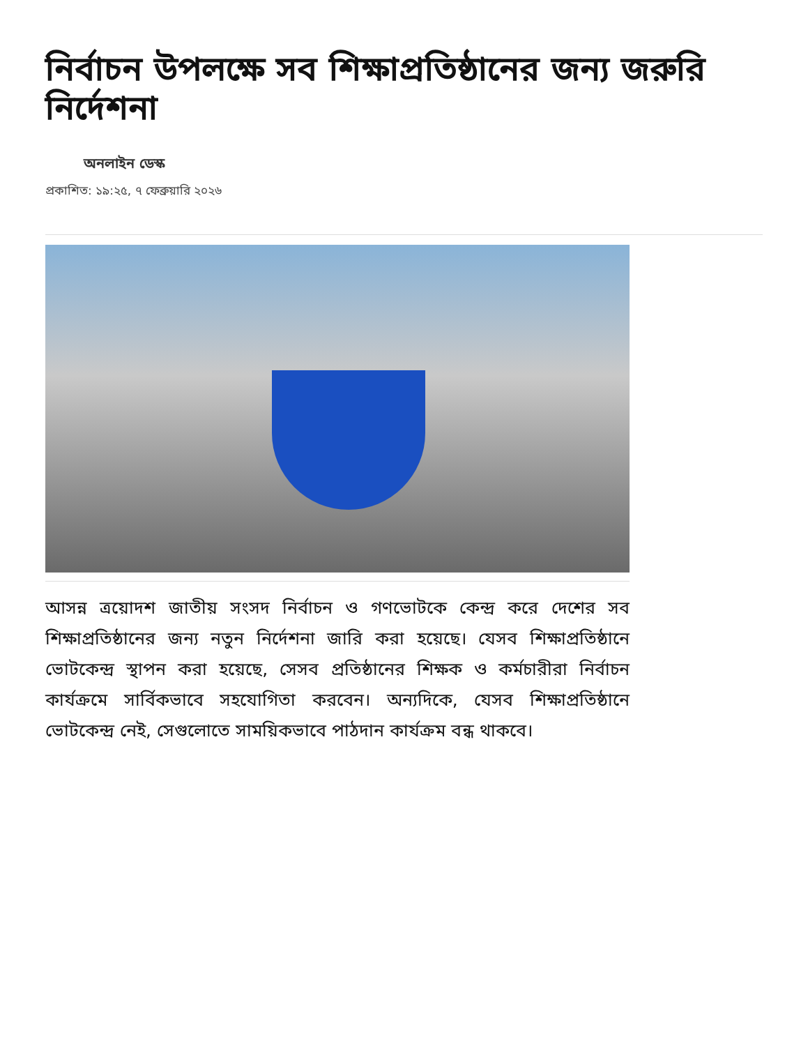নির্বাচন উপলক্ষে সব শিক্ষাপ্রতিষ্ঠানের জন্য জরুরি নির্দেশনা
অনলাইন ডেস্ক
প্রকাশিত: ১৯:২৫, ৭ ফেব্রুয়ারি ২০২৬
আসন্ন ত্রয়োদশ জাতীয় সংসদ নির্বাচন ও গণভোটকে কেন্দ্র করে দেশের সব শিক্ষাপ্রতিষ্ঠানের জন্য নতুন নির্দেশনা জারি করা হয়েছে। যেসব শিক্ষাপ্রতিষ্ঠানে ভোটকেন্দ্র স্থাপন করা হয়েছে, সেসব প্রতিষ্ঠানের শিক্ষক ও কর্মচারীরা নির্বাচন কার্যক্রমে সার্বিকভাবে সহযোগিতা করবেন। অন্যদিকে, যেসব শিক্ষাপ্রতিষ্ঠানে ভোটকেন্দ্র নেই, সেগুলোতে সাময়িকভাবে পাঠদান কার্যক্রম বন্ধ থাকবে।